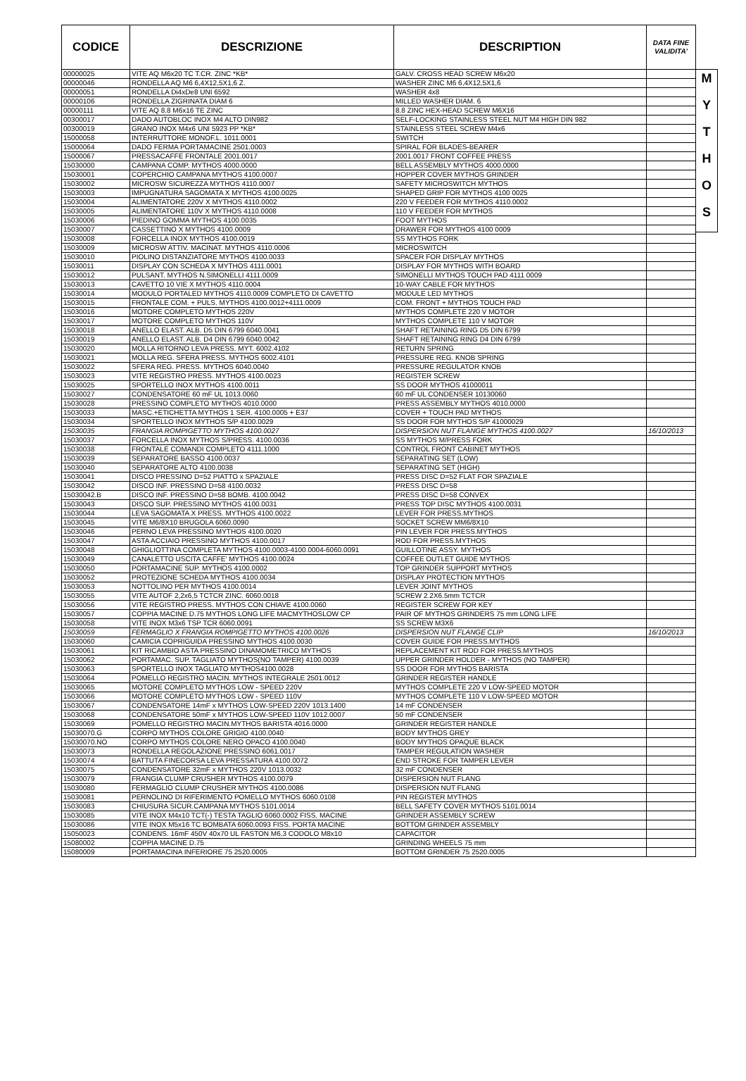| CODICE | DESCRIZIONE | DESCRIPTION | DATA FINE VALIDITA' |
| --- | --- | --- | --- |
| 00000025 | VITE AQ M6x20 TC T.CR. ZINC *KB* | GALV. CROSS HEAD SCREW M6x20 | |
| 00000046 | RONDELLA AQ M6 6,4X12,5X1,6 Z. | WASHER ZINC M6 6,4X12,5X1,6 | |
| 00000051 | RONDELLA Di4xDe8 UNI 6592 | WASHER 4x8 | |
| 00000106 | RONDELLA ZIGRINATA DIAM 6 | MILLED WASHER DIAM. 6 | |
| 00000111 | VITE AQ 8.8 M6x16 TE ZINC | 8.8 ZINC HEX-HEAD SCREW M6X16 | |
| 00300017 | DADO AUTOBLOC INOX M4 ALTO DIN982 | SELF-LOCKING STAINLESS STEEL NUT M4 HIGH DIN 982 | |
| 00300019 | GRANO INOX M4x6 UNI 5923 PP *KB* | STAINLESS STEEL SCREW M4x6 | |
| 15000058 | INTERRUTTORE MONOF.L. 1011.0001 | SWITCH | |
| 15000064 | DADO FERMA PORTAMACINE 2501.0003 | SPIRAL FOR BLADES-BEARER | |
| 15000067 | PRESSACAFFE FRONTALE 2001.0017 | 2001.0017 FRONT COFFEE PRESS | |
| 15030000 | CAMPANA COMP. MYTHOS 4000.0000 | BELL ASSEMBLY MYTHOS 4000.0000 | |
| 15030001 | COPERCHIO CAMPANA MYTHOS 4100.0007 | HOPPER COVER MYTHOS GRINDER | |
| 15030002 | MICROSW SICUREZZA MYTHOS 4110.0007 | SAFETY MICROSWITCH MYTHOS | |
| 15030003 | IMPUGNATURA SAGOMATA X MYTHOS 4100.0025 | SHAPED GRIP FOR MYTHOS 4100 0025 | |
| 15030004 | ALIMENTATORE 220V X MYTHOS 4110.0002 | 220 V FEEDER FOR MYTHOS 4110.0002 | |
| 15030005 | ALIMENTATORE 110V X MYTHOS 4110.0008 | 110 V FEEDER FOR MYTHOS | |
| 15030006 | PIEDINO GOMMA MYTHOS 4100.0035 | FOOT MYTHOS | |
| 15030007 | CASSETTINO X MYTHOS 4100.0009 | DRAWER FOR MYTHOS 4100 0009 | |
| 15030008 | FORCELLA INOX MYTHOS 4100.0019 | SS MYTHOS FORK | |
| 15030009 | MICROSW ATTIV. MACINAT. MYTHOS 4110.0006 | MICROSWITCH | |
| 15030010 | PIOLINO DISTANZIATORE MYTHOS 4100.0033 | SPACER FOR DISPLAY MYTHOS | |
| 15030011 | DISPLAY CON SCHEDA X MYTHOS 4111.0001 | DISPLAY FOR MYTHOS WITH BOARD | |
| 15030012 | PULSANT. MYTHOS N.SIMONELLI 4111.0009 | SIMONELLI MYTHOS TOUCH PAD 4111 0009 | |
| 15030013 | CAVETTO 10 VIE X MYTHOS 4110.0004 | 10-WAY CABLE FOR MYTHOS | |
| 15030014 | MODULO PORTALED MYTHOS 4110.0009 COMPLETO DI CAVETTO | MODULE LED MYTHOS | |
| 15030015 | FRONTALE COM. + PULS. MYTHOS 4100.0012+4111.0009 | COM. FRONT + MYTHOS TOUCH PAD | |
| 15030016 | MOTORE COMPLETO MYTHOS 220V | MYTHOS COMPLETE 220 V MOTOR | |
| 15030017 | MOTORE COMPLETO MYTHOS 110V | MYTHOS COMPLETE 110 V MOTOR | |
| 15030018 | ANELLO ELAST. ALB. D5 DIN 6799 6040.0041 | SHAFT RETAINING RING D5 DIN 6799 | |
| 15030019 | ANELLO ELAST. ALB. D4 DIN 6799 6040.0042 | SHAFT RETAINING RING D4 DIN 6799 | |
| 15030020 | MOLLA RITORNO LEVA PRESS. MYT. 6002.4102 | RETURN SPRING | |
| 15030021 | MOLLA REG. SFERA PRESS. MYTHOS 6002.4101 | PRESSURE REG. KNOB SPRING | |
| 15030022 | SFERA REG. PRESS. MYTHOS 6040.0040 | PRESSURE REGULATOR KNOB | |
| 15030023 | VITE REGISTRO PRESS. MYTHOS 4100.0023 | REGISTER SCREW | |
| 15030025 | SPORTELLO INOX MYTHOS 4100.0011 | SS DOOR MYTHOS 41000011 | |
| 15030027 | CONDENSATORE 60 mF UL 1013.0060 | 60 mF UL CONDENSER 10130060 | |
| 15030028 | PRESSINO COMPLETO MYTHOS 4010.0000 | PRESS ASSEMBLY MYTHOS 4010.0000 | |
| 15030033 | MASC.+ETICHETTA MYTHOS 1 SER. 4100.0005 + E37 | COVER + TOUCH PAD MYTHOS | |
| 15030034 | SPORTELLO INOX MYTHOS S/P 4100.0029 | SS DOOR FOR MYTHOS S/P 41000029 | |
| 15030035 | FRANGIA ROMPIGETTO MYTHOS 4100.0027 | DISPERSION NUT FLANGE MYTHOS 4100.0027 | 16/10/2013 |
| 15030037 | FORCELLA INOX MYTHOS S/PRESS. 4100.0036 | SS MYTHOS M/PRESS FORK | |
| 15030038 | FRONTALE COMANDI COMPLETO 4111.1000 | CONTROL FRONT CABINET MYTHOS | |
| 15030039 | SEPARATORE BASSO 4100.0037 | SEPARATING SET (LOW) | |
| 15030040 | SEPARATORE ALTO 4100.0038 | SEPARATING SET (HIGH) | |
| 15030041 | DISCO PRESSINO D=52 PIATTO x SPAZIALE | PRESS DISC D=52 FLAT FOR SPAZIALE | |
| 15030042 | DISCO INF. PRESSINO D=58 4100.0032 | PRESS DISC D=58 | |
| 15030042.B | DISCO INF. PRESSINO D=58 BOMB. 4100.0042 | PRESS DISC D=58 CONVEX | |
| 15030043 | DISCO SUP. PRESSINO MYTHOS 4100.0031 | PRESS TOP DISC MYTHOS 4100.0031 | |
| 15030044 | LEVA SAGOMATA X PRESS. MYTHOS 4100.0022 | LEVER FOR PRESS.MYTHOS | |
| 15030045 | VITE M6/8X10 BRUGOLA 6060.0090 | SOCKET SCREW MM6/8X10 | |
| 15030046 | PERNO LEVA PRESSINO MYTHOS 4100.0020 | PIN LEVER FOR PRESS.MYTHOS | |
| 15030047 | ASTA ACCIAIO PRESSINO MYTHOS 4100.0017 | ROD FOR PRESS.MYTHOS | |
| 15030048 | GHIGLIOTTINA COMPLETA MYTHOS 4100.0003-4100.0004-6060.0091 | GUILLOTINE ASSY. MYTHOS | |
| 15030049 | CANALETTO USCITA CAFFE' MYTHOS 4100.0024 | COFFEE OUTLET GUIDE MYTHOS | |
| 15030050 | PORTAMACINE SUP. MYTHOS 4100.0002 | TOP GRINDER SUPPORT MYTHOS | |
| 15030052 | PROTEZIONE SCHEDA MYTHOS 4100.0034 | DISPLAY PROTECTION MYTHOS | |
| 15030053 | NOTTOLINO PER MYTHOS 4100.0014 | LEVER JOINT MYTHOS | |
| 15030055 | VITE AUTOF 2,2x6,5 TCTCR ZINC. 6060.0018 | SCREW 2.2X6.5mm TCTCR | |
| 15030056 | VITE REGISTRO PRESS. MYTHOS CON CHIAVE 4100.0060 | REGISTER SCREW FOR KEY | |
| 15030057 | COPPIA MACINE D.75 MYTHOS LONG LIFE MACMYTHOSLOW CP | PAIR OF MYTHOS GRINDERS 75 mm LONG LIFE | |
| 15030058 | VITE INOX M3x6 TSP TCR 6060.0091 | SS SCREW M3X6 | |
| 15030059 | FERMAGLIO X FRANGIA ROMPIGETTO MYTHOS 4100.0026 | DISPERSION NUT FLANGE CLIP | 16/10/2013 |
| 15030060 | CAMICIA COPRIGUIDA PRESSINO MYTHOS 4100.0030 | COVER GUIDE FOR PRESS.MYTHOS | |
| 15030061 | KIT RICAMBIO ASTA PRESSINO DINAMOMETRICO MYTHOS | REPLACEMENT KIT ROD FOR PRESS.MYTHOS | |
| 15030062 | PORTAMAC. SUP. TAGLIATO MYTHOS(NO TAMPER) 4100.0039 | UPPER GRINDER HOLDER - MYTHOS (NO TAMPER) | |
| 15030063 | SPORTELLO INOX TAGLIATO MYTHOS4100.0028 | SS DOOR FOR MYTHOS BARISTA | |
| 15030064 | POMELLO REGISTRO MACIN. MYTHOS INTEGRALE 2501.0012 | GRINDER REGISTER HANDLE | |
| 15030065 | MOTORE COMPLETO MYTHOS LOW - SPEED 220V | MYTHOS COMPLETE 220 V LOW-SPEED MOTOR | |
| 15030066 | MOTORE COMPLETO MYTHOS LOW - SPEED 110V | MYTHOS COMPLETE 110 V LOW-SPEED MOTOR | |
| 15030067 | CONDENSATORE 14mF x MYTHOS LOW-SPEED 220V 1013.1400 | 14 mF CONDENSER | |
| 15030068 | CONDENSATORE 50mF x MYTHOS LOW-SPEED 110V 1012.0007 | 50 mF CONDENSER | |
| 15030069 | POMELLO REGISTRO MACIN.MYTHOS BARISTA 4016.0000 | GRINDER REGISTER HANDLE | |
| 15030070.G | CORPO MYTHOS COLORE GRIGIO 4100.0040 | BODY MYTHOS GREY | |
| 15030070.NO | CORPO MYTHOS COLORE NERO OPACO 4100.0040 | BODY MYTHOS OPAQUE BLACK | |
| 15030073 | RONDELLA REGOLAZIONE PRESSINO 6061.0017 | TAMPER REGULATION WASHER | |
| 15030074 | BATTUTA FINECORSA LEVA PRESSATURA 4100.0072 | END STROKE FOR TAMPER LEVER | |
| 15030075 | CONDENSATORE 32mF x MYTHOS 220V 1013.0032 | 32 mF CONDENSER | |
| 15030079 | FRANGIA CLUMP CRUSHER MYTHOS 4100.0079 | DISPERSION NUT FLANG | |
| 15030080 | FERMAGLIO CLUMP CRUSHER MYTHOS 4100.0086 | DISPERSION NUT FLANG | |
| 15030081 | PERNOLINO DI RIFERIMENTO POMELLO MYTHOS 6060.0108 | PIN REGISTER MYTHOS | |
| 15030083 | CHIUSURA SICUR.CAMPANA MYTHOS 5101.0014 | BELL SAFETY COVER MYTHOS 5101.0014 | |
| 15030085 | VITE INOX M4x10 TCT(-) TESTA TAGLIO 6060.0002 FISS. MACINE | GRINDER ASSEMBLY SCREW | |
| 15030086 | VITE INOX M5x16 TC BOMBATA 6060.0093 FISS. PORTA MACINE | BOTTOM GRINDER ASSEMBLY | |
| 15050023 | CONDENS. 16mF 450V 40x70 UL FASTON M6,3 CODOLO M8x10 | CAPACITOR | |
| 15080002 | COPPIA MACINE D.75 | GRINDING WHEELS 75 mm | |
| 15080009 | PORTAMACINA INFERIORE 75 2520.0005 | BOTTOM GRINDER 75 2520.0005 | |
M
Y
T
H
O
S